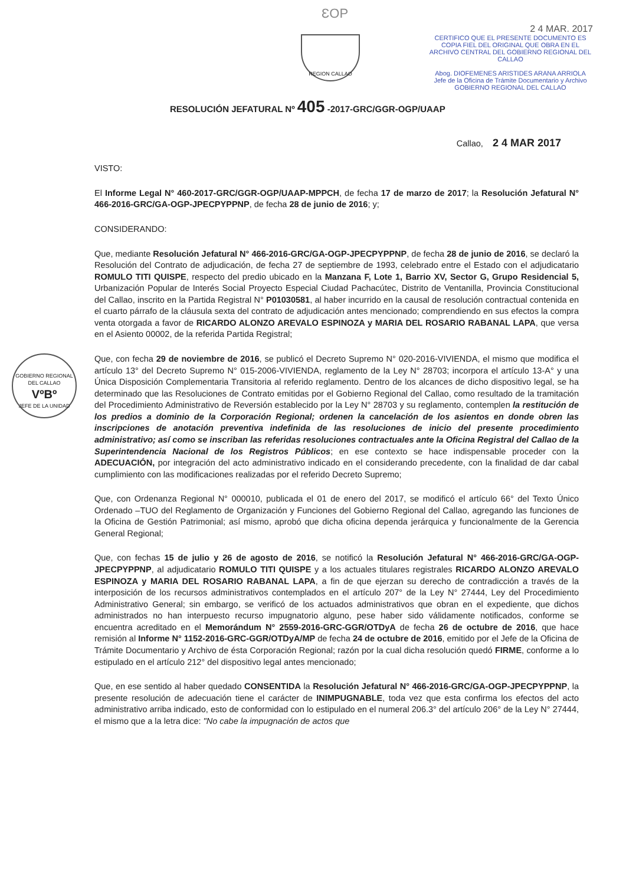ƐOP
REGION CALLAO
2 4 MAR. 2017
CERTIFICO QUE EL PRESENTE DOCUMENTO ES COPIA FIEL DEL ORIGINAL QUE OBRA EN EL ARCHIVO CENTRAL DEL GOBIERNO REGIONAL DEL CALLAO
Abog. DIOFEMENES ARISTIDES ARANA ARRIOLA
Jefe de la Oficina de Trámite Documentario y Archivo
GOBIERNO REGIONAL DEL CALLAO
RESOLUCIÓN JEFATURAL Nº 405 -2017-GRC/GGR-OGP/UAAP
Callao, 2 4 MAR 2017
VISTO:
El Informe Legal N° 460-2017-GRC/GGR-OGP/UAAP-MPPCH, de fecha 17 de marzo de 2017; la Resolución Jefatural N° 466-2016-GRC/GA-OGP-JPECPYPPNP, de fecha 28 de junio de 2016; y;
CONSIDERANDO:
Que, mediante Resolución Jefatural N° 466-2016-GRC/GA-OGP-JPECPYPPNP, de fecha 28 de junio de 2016, se declaró la Resolución del Contrato de adjudicación, de fecha 27 de septiembre de 1993, celebrado entre el Estado con el adjudicatario ROMULO TITI QUISPE, respecto del predio ubicado en la Manzana F, Lote 1, Barrio XV, Sector G, Grupo Residencial 5, Urbanización Popular de Interés Social Proyecto Especial Ciudad Pachacútec, Distrito de Ventanilla, Provincia Constitucional del Callao, inscrito en la Partida Registral N° P01030581, al haber incurrido en la causal de resolución contractual contenida en el cuarto párrafo de la cláusula sexta del contrato de adjudicación antes mencionado; comprendiendo en sus efectos la compra venta otorgada a favor de RICARDO ALONZO AREVALO ESPINOZA y MARIA DEL ROSARIO RABANAL LAPA, que versa en el Asiento 00002, de la referida Partida Registral;
GOBIERNO REGIONAL DEL CALLAO
VºBº
JEFE DE LA UNIDAD
Que, con fecha 29 de noviembre de 2016, se publicó el Decreto Supremo N° 020-2016-VIVIENDA, el mismo que modifica el artículo 13° del Decreto Supremo N° 015-2006-VIVIENDA, reglamento de la Ley N° 28703; incorpora el artículo 13-A° y una Única Disposición Complementaria Transitoria al referido reglamento. Dentro de los alcances de dicho dispositivo legal, se ha determinado que las Resoluciones de Contrato emitidas por el Gobierno Regional del Callao, como resultado de la tramitación del Procedimiento Administrativo de Reversión establecido por la Ley N° 28703 y su reglamento, contemplen la restitución de los predios a dominio de la Corporación Regional; ordenen la cancelación de los asientos en donde obren las inscripciones de anotación preventiva indefinida de las resoluciones de inicio del presente procedimiento administrativo; así como se inscriban las referidas resoluciones contractuales ante la Oficina Registral del Callao de la Superintendencia Nacional de los Registros Públicos; en ese contexto se hace indispensable proceder con la ADECUACIÓN, por integración del acto administrativo indicado en el considerando precedente, con la finalidad de dar cabal cumplimiento con las modificaciones realizadas por el referido Decreto Supremo;
Que, con Ordenanza Regional N° 000010, publicada el 01 de enero del 2017, se modificó el artículo 66° del Texto Único Ordenado –TUO del Reglamento de Organización y Funciones del Gobierno Regional del Callao, agregando las funciones de la Oficina de Gestión Patrimonial; así mismo, aprobó que dicha oficina dependa jerárquica y funcionalmente de la Gerencia General Regional;
Que, con fechas 15 de julio y 26 de agosto de 2016, se notificó la Resolución Jefatural N° 466-2016-GRC/GA-OGP-JPECPYPPNP, al adjudicatario ROMULO TITI QUISPE y a los actuales titulares registrales RICARDO ALONZO AREVALO ESPINOZA y MARIA DEL ROSARIO RABANAL LAPA, a fin de que ejerzan su derecho de contradicción a través de la interposición de los recursos administrativos contemplados en el artículo 207° de la Ley N° 27444, Ley del Procedimiento Administrativo General; sin embargo, se verificó de los actuados administrativos que obran en el expediente, que dichos administrados no han interpuesto recurso impugnatorio alguno, pese haber sido válidamente notificados, conforme se encuentra acreditado en el Memorándum N° 2559-2016-GRC-GGR/OTDyA de fecha 26 de octubre de 2016, que hace remisión al Informe N° 1152-2016-GRC-GGR/OTDyA/MP de fecha 24 de octubre de 2016, emitido por el Jefe de la Oficina de Trámite Documentario y Archivo de ésta Corporación Regional; razón por la cual dicha resolución quedó FIRME, conforme a lo estipulado en el artículo 212° del dispositivo legal antes mencionado;
Que, en ese sentido al haber quedado CONSENTIDA la Resolución Jefatural N° 466-2016-GRC/GA-OGP-JPECPYPPNP, la presente resolución de adecuación tiene el carácter de INIMPUGNABLE, toda vez que esta confirma los efectos del acto administrativo arriba indicado, esto de conformidad con lo estipulado en el numeral 206.3° del artículo 206° de la Ley N° 27444, el mismo que a la letra dice: "No cabe la impugnación de actos que